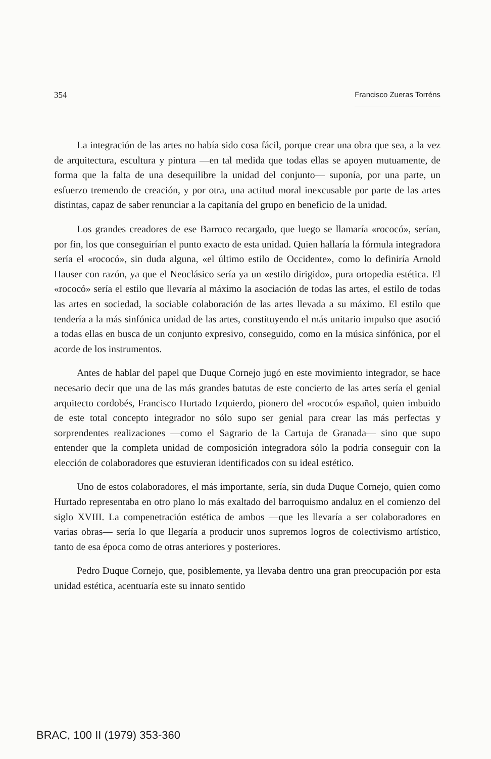354 Francisco Zueras Torréns
La integración de las artes no había sido cosa fácil, porque crear una obra que sea, a la vez de arquitectura, escultura y pintura —en tal medida que todas ellas se apoyen mutuamente, de forma que la falta de una desequilibre la unidad del conjunto— suponía, por una parte, un esfuerzo tremendo de creación, y por otra, una actitud moral inexcusable por parte de las artes distintas, capaz de saber renunciar a la capitanía del grupo en beneficio de la unidad.
Los grandes creadores de ese Barroco recargado, que luego se llamaría «rococó», serían, por fin, los que conseguirían el punto exacto de esta unidad. Quien hallaría la fórmula integradora sería el «rococó», sin duda alguna, «el último estilo de Occidente», como lo definiría Arnold Hauser con razón, ya que el Neoclásico sería ya un «estilo dirigido», pura ortopedia estética. El «rococó» sería el estilo que llevaría al máximo la asociación de todas las artes, el estilo de todas las artes en sociedad, la sociable colaboración de las artes llevada a su máximo. El estilo que tendería a la más sinfónica unidad de las artes, constituyendo el más unitario impulso que asoció a todas ellas en busca de un conjunto expresivo, conseguido, como en la música sinfónica, por el acorde de los instrumentos.
Antes de hablar del papel que Duque Cornejo jugó en este movimiento integrador, se hace necesario decir que una de las más grandes batutas de este concierto de las artes sería el genial arquitecto cordobés, Francisco Hurtado Izquierdo, pionero del «rococó» español, quien imbuido de este total concepto integrador no sólo supo ser genial para crear las más perfectas y sorprendentes realizaciones —como el Sagrario de la Cartuja de Granada— sino que supo entender que la completa unidad de composición integradora sólo la podría conseguir con la elección de colaboradores que estuvieran identificados con su ideal estético.
Uno de estos colaboradores, el más importante, sería, sin duda Duque Cornejo, quien como Hurtado representaba en otro plano lo más exaltado del barroquismo andaluz en el comienzo del siglo XVIII. La compenetración estética de ambos —que les llevaría a ser colaboradores en varias obras— sería lo que llegaría a producir unos supremos logros de colectivismo artístico, tanto de esa época como de otras anteriores y posteriores.
Pedro Duque Cornejo, que, posiblemente, ya llevaba dentro una gran preocupación por esta unidad estética, acentuaría este su innato sentido
BRAC, 100 II (1979) 353-360